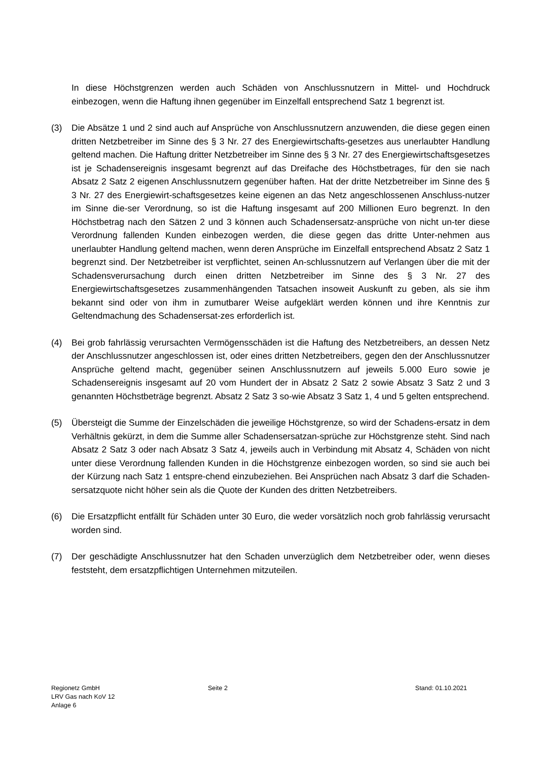In diese Höchstgrenzen werden auch Schäden von Anschlussnutzern in Mittel- und Hochdruck einbezogen, wenn die Haftung ihnen gegenüber im Einzelfall entsprechend Satz 1 begrenzt ist.
(3) Die Absätze 1 und 2 sind auch auf Ansprüche von Anschlussnutzern anzuwenden, die diese gegen einen dritten Netzbetreiber im Sinne des § 3 Nr. 27 des Energiewirtschafts-gesetzes aus unerlaubter Handlung geltend machen. Die Haftung dritter Netzbetreiber im Sinne des § 3 Nr. 27 des Energiewirtschaftsgesetzes ist je Schadensereignis insgesamt begrenzt auf das Dreifache des Höchstbetrages, für den sie nach Absatz 2 Satz 2 eigenen Anschlussnutzern gegenüber haften. Hat der dritte Netzbetreiber im Sinne des § 3 Nr. 27 des Energiewirt-schaftsgesetzes keine eigenen an das Netz angeschlossenen Anschluss-nutzer im Sinne die-ser Verordnung, so ist die Haftung insgesamt auf 200 Millionen Euro begrenzt. In den Höchstbetrag nach den Sätzen 2 und 3 können auch Schadensersatz-ansprüche von nicht un-ter diese Verordnung fallenden Kunden einbezogen werden, die diese gegen das dritte Unter-nehmen aus unerlaubter Handlung geltend machen, wenn deren Ansprüche im Einzelfall entsprechend Absatz 2 Satz 1 begrenzt sind. Der Netzbetreiber ist verpflichtet, seinen An-schlussnutzern auf Verlangen über die mit der Schadensverursachung durch einen dritten Netzbetreiber im Sinne des § 3 Nr. 27 des Energiewirtschaftsgesetzes zusammenhängenden Tatsachen insoweit Auskunft zu geben, als sie ihm bekannt sind oder von ihm in zumutbarer Weise aufgeklärt werden können und ihre Kenntnis zur Geltendmachung des Schadensersat-zes erforderlich ist.
(4) Bei grob fahrlässig verursachten Vermögensschäden ist die Haftung des Netzbetreibers, an dessen Netz der Anschlussnutzer angeschlossen ist, oder eines dritten Netzbetreibers, gegen den der Anschlussnutzer Ansprüche geltend macht, gegenüber seinen Anschlussnutzern auf jeweils 5.000 Euro sowie je Schadensereignis insgesamt auf 20 vom Hundert der in Absatz 2 Satz 2 sowie Absatz 3 Satz 2 und 3 genannten Höchstbeträge begrenzt. Absatz 2 Satz 3 so-wie Absatz 3 Satz 1, 4 und 5 gelten entsprechend.
(5) Übersteigt die Summe der Einzelschäden die jeweilige Höchstgrenze, so wird der Schadens-ersatz in dem Verhältnis gekürzt, in dem die Summe aller Schadensersatzan-sprüche zur Höchstgrenze steht. Sind nach Absatz 2 Satz 3 oder nach Absatz 3 Satz 4, jeweils auch in Verbindung mit Absatz 4, Schäden von nicht unter diese Verordnung fallenden Kunden in die Höchstgrenze einbezogen worden, so sind sie auch bei der Kürzung nach Satz 1 entspre-chend einzubeziehen. Bei Ansprüchen nach Absatz 3 darf die Schaden-sersatzquote nicht höher sein als die Quote der Kunden des dritten Netzbetreibers.
(6) Die Ersatzpflicht entfällt für Schäden unter 30 Euro, die weder vorsätzlich noch grob fahrlässig verursacht worden sind.
(7) Der geschädigte Anschlussnutzer hat den Schaden unverzüglich dem Netzbetreiber oder, wenn dieses feststeht, dem ersatzpflichtigen Unternehmen mitzuteilen.
Regionetz GmbH
LRV Gas nach KoV 12
Anlage 6
Seite 2 Stand: 01.10.2021